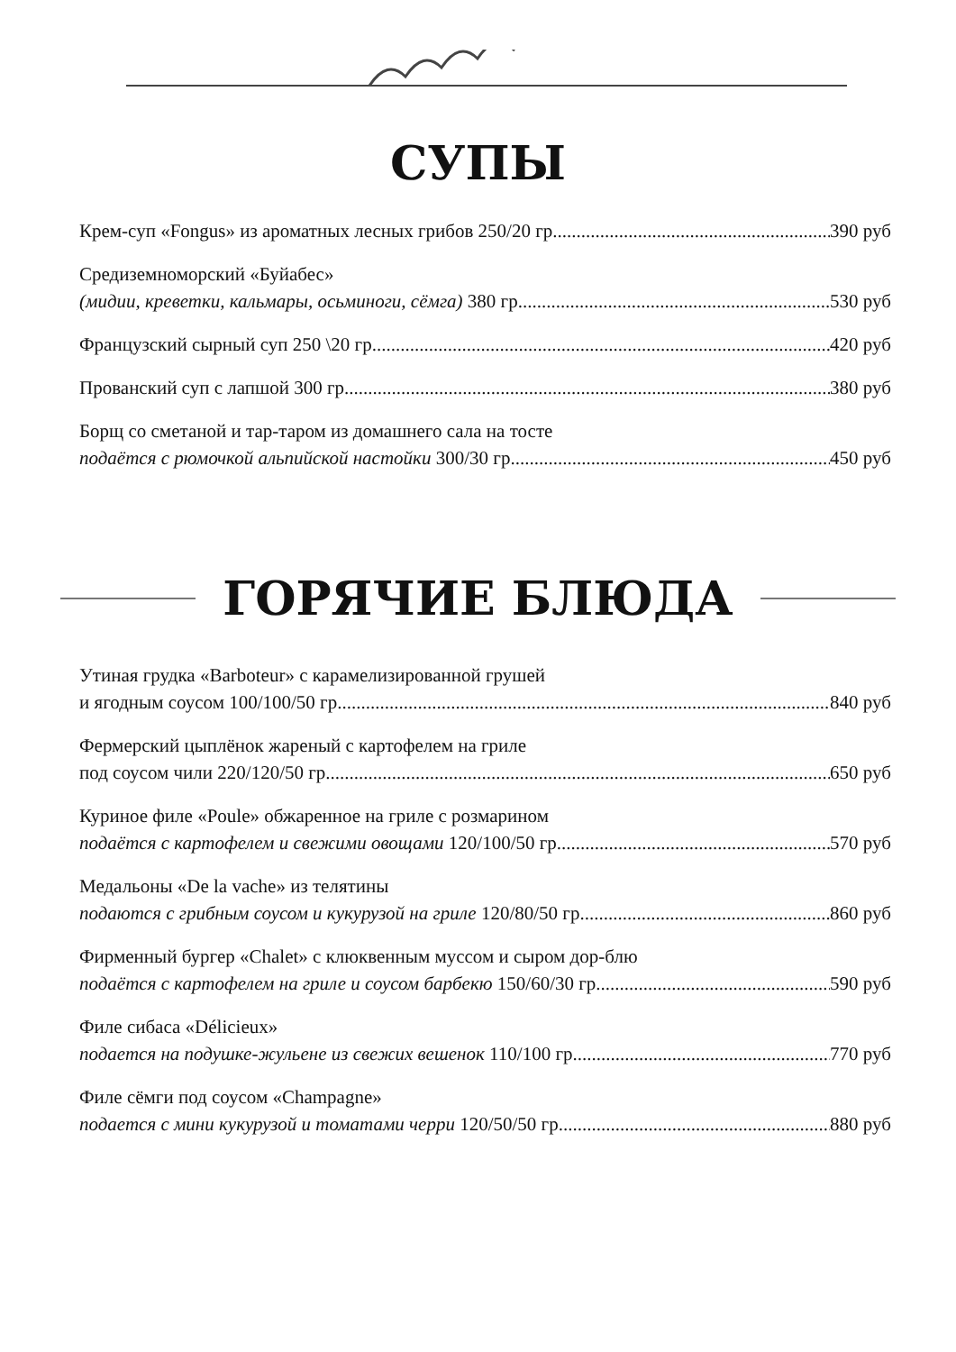СУПЫ
Крем-суп «Fongus» из ароматных лесных грибов 250/20 гр 390 руб
Средиземноморский «Буйабес»
(мидии, креветки, кальмары, осьминоги, сёмга) 380 гр 530 руб
Французский сырный суп 250 \20 гр 420 руб
Прованский суп с лапшой 300 гр 380 руб
Борщ со сметаной и тар-таром из домашнего сала на тосте
подаётся с рюмочкой альпийской настойки 300/30 гр 450 руб
ГОРЯЧИЕ БЛЮДА
Утиная грудка «Barboteur» с карамелизированной грушей
и ягодным соусом 100/100/50 гр 840 руб
Фермерский цыплёнок жареный с картофелем на гриле
под соусом чили 220/120/50 гр 650 руб
Куриное филе «Poule» обжаренное на гриле с розмарином
подаётся с картофелем и свежими овощами 120/100/50 гр 570 руб
Медальоны «De la vache» из телятины
подаются с грибным соусом и кукурузой на гриле 120/80/50 гр 860 руб
Фирменный бургер «Chalet» с клюквенным муссом и сыром дор-блю
подаётся с картофелем на гриле и соусом барбекю 150/60/30 гр 590 руб
Филе сибаса «Délicieux»
подается на подушке-жульене из свежих вешенок 110/100 гр 770 руб
Филе сёмги под соусом «Champagne»
подается с мини кукурузой и томатами черри 120/50/50 гр 880 руб